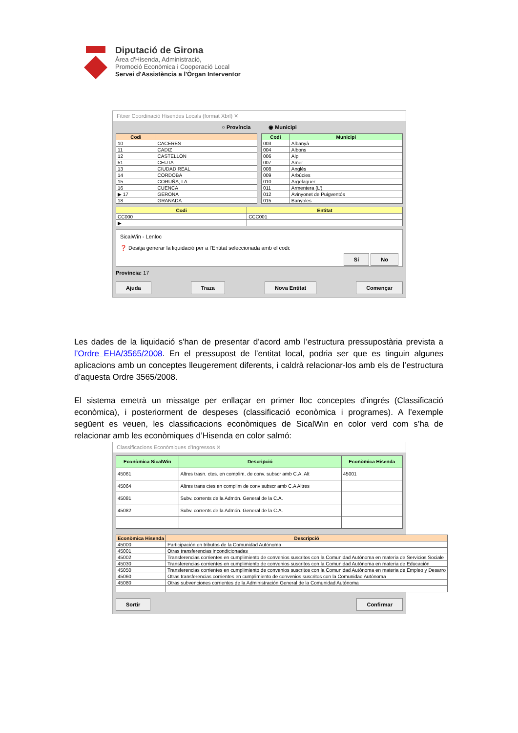Diputació de Girona
Àrea d'Hisenda, Administració,
Promoció Econòmica i Cooperació Local
Servei d'Assistència a l'Òrgan Interventor
Fitxer Coordinació Hisendes Locals (format Xbrl) ✕
○ Província ◉ Municipi
| Codi | |
| --- | --- |
| 10 | CACERES |
| 11 | CADIZ |
| 12 | CASTELLON |
| 51 | CEUTA |
| 13 | CIUDAD REAL |
| 14 | CORDOBA |
| 15 | CORUÑA, LA |
| 16 | CUENCA |
| ▶ 17 | GERONA |
| 18 | GRANADA |
| Codi | Municipi |
| --- | --- |
| 003 | Albanyà |
| 004 | Albons |
| 006 | Alp |
| 007 | Amer |
| 008 | Anglès |
| 009 | Arbúcies |
| 010 | Argelaguer |
| 011 | Armentera (L') |
| 012 | Avinyonet de Puigventós |
| 015 | Banyoles |
| Codi | Entitat |
| --- | --- |
| CC000 | CCC001 |
| ▶ | |
SicalWin - Lenloc
❓ Desitja generar la liquidació per a l'Entitat seleccionada amb el codi:
Sí No
Província: 17
Ajuda Traza Nova Entitat Començar
Les dades de la liquidació s'han de presentar d’acord amb l’estructura pressupostària prevista a l’Ordre EHA/3565/2008. En el pressupost de l’entitat local, podria ser que es tinguin algunes aplicacions amb un conceptes lleugerement diferents, i caldrà relacionar-los amb els de l’estructura d’aquesta Ordre 3565/2008.
El sistema emetrà un missatge per enllaçar en primer lloc conceptes d'ingrés (Classificació econòmica), i posteriorment de despeses (classificació econòmica i programes). A l’exemple següent es veuen, les classificacions econòmiques de SicalWin en color verd com s’ha de relacionar amb les econòmiques d’Hisenda en color salmó:
Classificacions Econòmiques d'Ingressos ✕
| Econòmica SicalWin | Descripció | Econòmica Hisenda |
| --- | --- | --- |
| 45061 | Altres trasn. ctes. en complim. de conv. subscr amb C.A. Alt | 45001 |
| 45064 | Altres trans ctes en complim de conv subscr amb C.A Altres | |
| 45081 | Subv. corrents de la Admón. General de la C.A. | |
| 45082 | Subv. corrents de la Admón. General de la C.A. | |
| Econòmica Hisenda | Descripció |
| --- | --- |
| 45000 | Participación en tributos de la Comunidad Autónoma |
| 45001 | Otras transferencias incondicionadas |
| 45002 | Transferencias corrientes en cumplimiento de convenios suscritos con la Comunidad Autónoma en materia de Servicios Sociale |
| 45030 | Transferencias corrientes en cumplimiento de convenios suscritos con la Comunidad Autónoma en materia de Educación |
| 45050 | Transferencias corrientes en cumplimiento de convenios suscritos con la Comunidad Autónoma en materia de Empleo y Desarro |
| 45060 | Otras transferencias corrientes en cumplimiento de convenios suscritos con la Comunidad Autónoma |
| 45080 | Otras subvenciones corrientes de la Administración General de la Comunidad Autónoma |
Sortir Confirmar